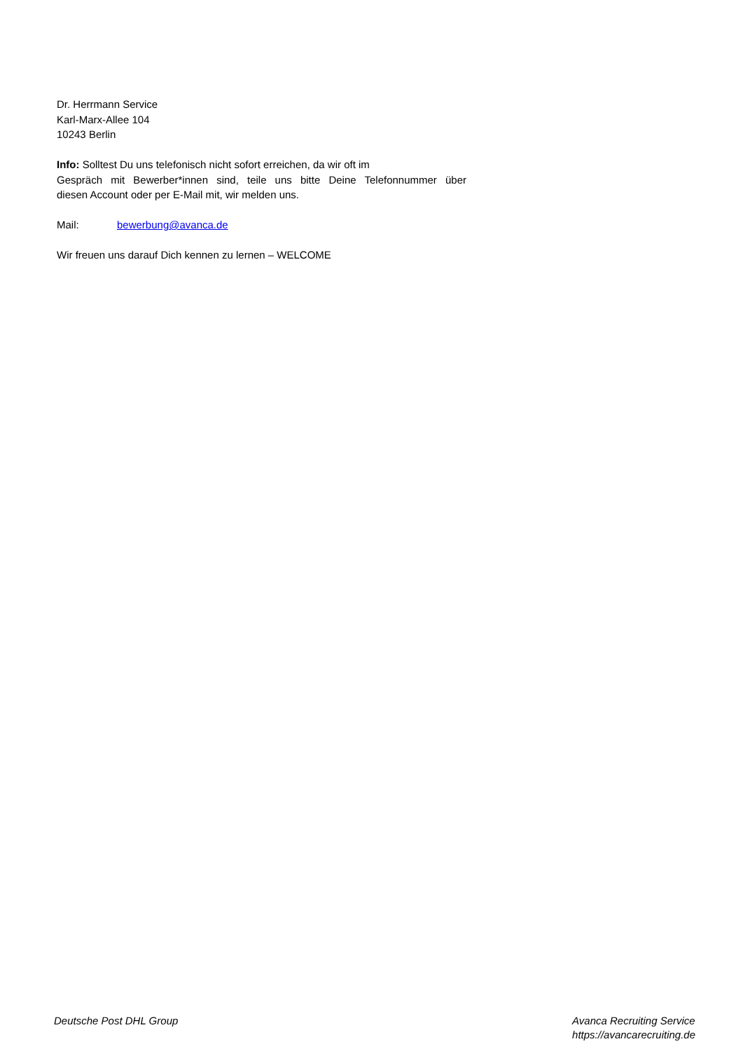Dr. Herrmann Service
Karl-Marx-Allee 104
10243 Berlin
Info: Solltest Du uns telefonisch nicht sofort erreichen, da wir oft im
Gespräch mit Bewerber*innen sind, teile uns bitte Deine Telefonnummer über
diesen Account oder per E-Mail mit, wir melden uns.
Mail: bewerbung@avanca.de
Wir freuen uns darauf Dich kennen zu lernen – WELCOME
Deutsche Post DHL Group Avanca Recruiting Service
https://avancarecruiting.de